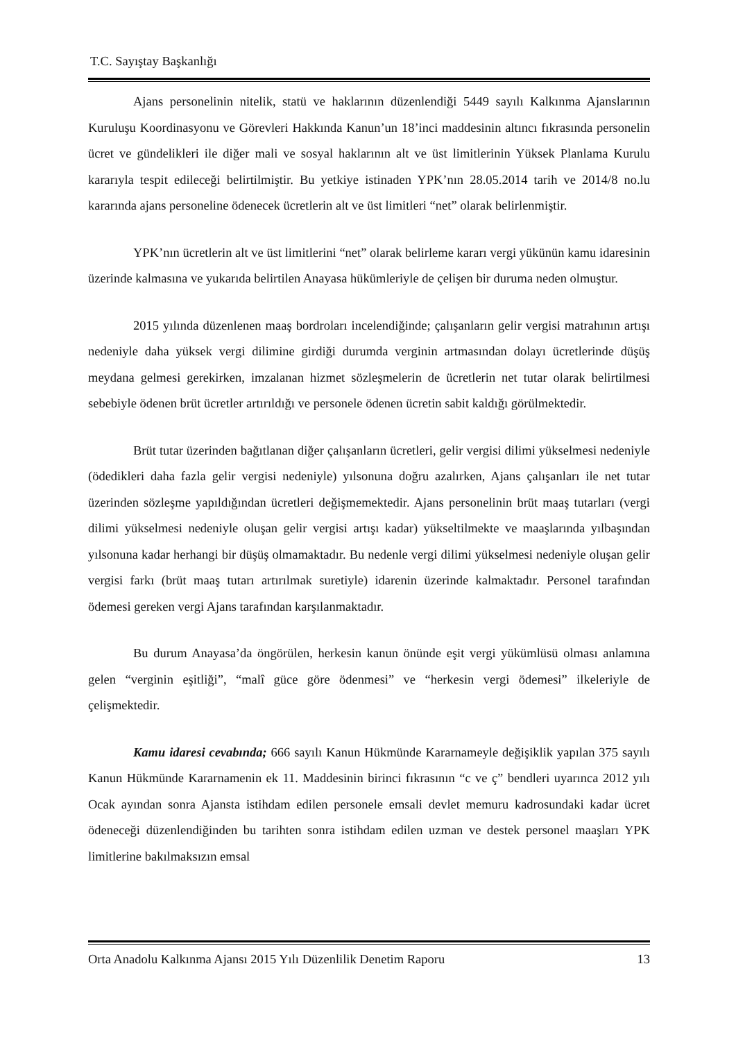T.C. Sayıştay Başkanlığı
Ajans personelinin nitelik, statü ve haklarının düzenlendiği 5449 sayılı Kalkınma Ajanslarının Kuruluşu Koordinasyonu ve Görevleri Hakkında Kanun’un 18’inci maddesinin altıncı fıkrasında personelin ücret ve gündelikleri ile diğer mali ve sosyal haklarının alt ve üst limitlerinin Yüksek Planlama Kurulu kararıyla tespit edileceği belirtilmiştir. Bu yetkiye istinaden YPK’nın 28.05.2014 tarih ve 2014/8 no.lu kararında ajans personeline ödenecek ücretlerin alt ve üst limitleri “net” olarak belirlenmiştir.
YPK’nın ücretlerin alt ve üst limitlerini “net” olarak belirleme kararı vergi yükünün kamu idaresinin üzerinde kalmasına ve yukarıda belirtilen Anayasa hükümleriyle de çelişen bir duruma neden olmuştur.
2015 yılında düzenlenen maaş bordroları incelendiğinde; çalışanların gelir vergisi matrahının artışı nedeniyle daha yüksek vergi dilimine girdiği durumda verginin artmasından dolayı ücretlerinde düşüş meydana gelmesi gerekirken, imzalanan hizmet sözleşmelerin de ücretlerin net tutar olarak belirtilmesi sebebiyle ödenen brüt ücretler artırıldığı ve personele ödenen ücretin sabit kaldığı görülmektedir.
Brüt tutar üzerinden bağıtlanan diğer çalışanların ücretleri, gelir vergisi dilimi yükselmesi nedeniyle (ödedikleri daha fazla gelir vergisi nedeniyle) yılsonuna doğru azalırken, Ajans çalışanları ile net tutar üzerinden sözleşme yapıldığından ücretleri değişmemektedir. Ajans personelinin brüt maaş tutarları (vergi dilimi yükselmesi nedeniyle oluşan gelir vergisi artışı kadar) yükseltilmekte ve maaşlarında yılbaşından yılsonuna kadar herhangi bir düşüş olmamaktadır. Bu nedenle vergi dilimi yükselmesi nedeniyle oluşan gelir vergisi farkı (brüt maaş tutarı artırılmak suretiyle) idarenin üzerinde kalmaktadır. Personel tarafından ödemesi gereken vergi Ajans tarafından karşılanmaktadır.
Bu durum Anayasa’da öngörülen, herkesin kanun önünde eşit vergi yükümlüsü olması anlamına gelen “verginin eşitliği”, “malî güce göre ödenmesi” ve “herkesin vergi ödemesi” ilkeleriyle de çelişmektedir.
Kamu idaresi cevabında; 666 sayılı Kanun Hükmünde Kararnameyle değişiklik yapılan 375 sayılı Kanun Hükmünde Kararnamenin ek 11. Maddesinin birinci fıkrasının “c ve ç” bendleri uyarınca 2012 yılı Ocak ayından sonra Ajansta istihdam edilen personele emsali devlet memuru kadrosundaki kadar ücret ödeneceği düzenlendiğinden bu tarihten sonra istihdam edilen uzman ve destek personel maaşları YPK limitlerine bakılmaksızın emsal
Orta Anadolu Kalkınma Ajansı 2015 Yılı Düzenlilik Denetim Raporu 13